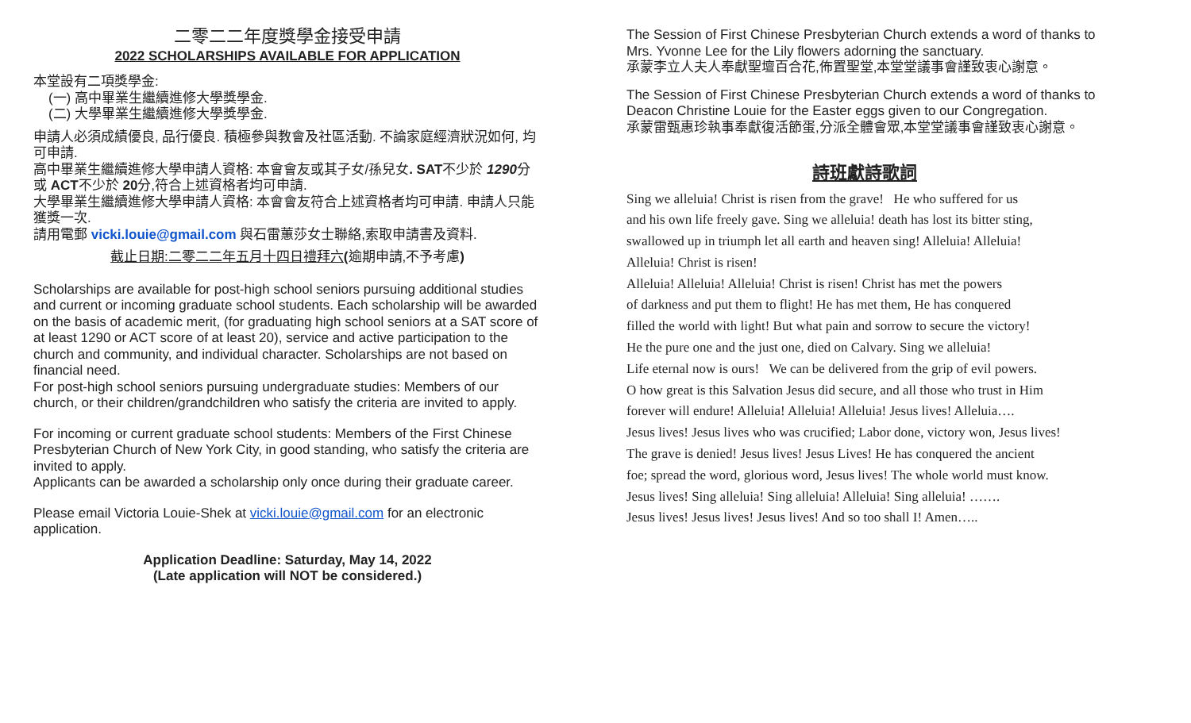二零二二年度獎學金接受申請
2022 SCHOLARSHIPS AVAILABLE FOR APPLICATION
本堂設有二項獎學金:
(一) 高中畢業生繼續進修大學獎學金.
(二) 大學畢業生繼續進修大學獎學金.
申請人必須成績優良, 品行優良. 積極參與教會及社區活動. 不論家庭經濟狀況如何, 均可申請.
高中畢業生繼續進修大學申請人資格: 本會會友或其子女/孫兒女. SAT不少於 1290分或 ACT不少於 20分,符合上述資格者均可申請.
大學畢業生繼續進修大學申請人資格: 本會會友符合上述資格者均可申請. 申請人只能獲獎一次.
請用電郵 vicki.louie@gmail.com 與石雷蕙莎女士聯絡,索取申請書及資料.
截止日期:二零二二年五月十四日禮拜六(逾期申請,不予考慮)
Scholarships are available for post-high school seniors pursuing additional studies and current or incoming graduate school students. Each scholarship will be awarded on the basis of academic merit, (for graduating high school seniors at a SAT score of at least 1290 or ACT score of at least 20), service and active participation to the church and community, and individual character. Scholarships are not based on financial need.
For post-high school seniors pursuing undergraduate studies: Members of our church, or their children/grandchildren who satisfy the criteria are invited to apply.
For incoming or current graduate school students: Members of the First Chinese Presbyterian Church of New York City, in good standing, who satisfy the criteria are invited to apply.
Applicants can be awarded a scholarship only once during their graduate career.
Please email Victoria Louie-Shek at vicki.louie@gmail.com for an electronic application.
Application Deadline: Saturday, May 14, 2022
(Late application will NOT be considered.)
The Session of First Chinese Presbyterian Church extends a word of thanks to Mrs. Yvonne Lee for the Lily flowers adorning the sanctuary.
承蒙李立人夫人奉獻聖壇百合花,佈置聖堂,本堂堂議事會謹致衷心謝意。
The Session of First Chinese Presbyterian Church extends a word of thanks to Deacon Christine Louie for the Easter eggs given to our Congregation.
承蒙雷甄惠珍執事奉獻復活節蛋,分派全體會眾,本堂堂議事會謹致衷心謝意。
詩班獻詩歌詞
Sing we alleluia! Christ is risen from the grave! He who suffered for us
and his own life freely gave. Sing we alleluia! death has lost its bitter sting,
swallowed up in triumph let all earth and heaven sing! Alleluia! Alleluia!
Alleluia! Christ is risen!
Alleluia! Alleluia! Alleluia! Christ is risen! Christ has met the powers
of darkness and put them to flight! He has met them, He has conquered
filled the world with light! But what pain and sorrow to secure the victory!
He the pure one and the just one, died on Calvary. Sing we alleluia!
Life eternal now is ours! We can be delivered from the grip of evil powers.
O how great is this Salvation Jesus did secure, and all those who trust in Him
forever will endure! Alleluia! Alleluia! Alleluia! Jesus lives! Alleluia….
Jesus lives! Jesus lives who was crucified; Labor done, victory won, Jesus lives!
The grave is denied! Jesus lives! Jesus Lives! He has conquered the ancient
foe; spread the word, glorious word, Jesus lives! The whole world must know.
Jesus lives! Sing alleluia! Sing alleluia! Alleluia! Sing alleluia! …….
Jesus lives! Jesus lives! Jesus lives! And so too shall I! Amen…..